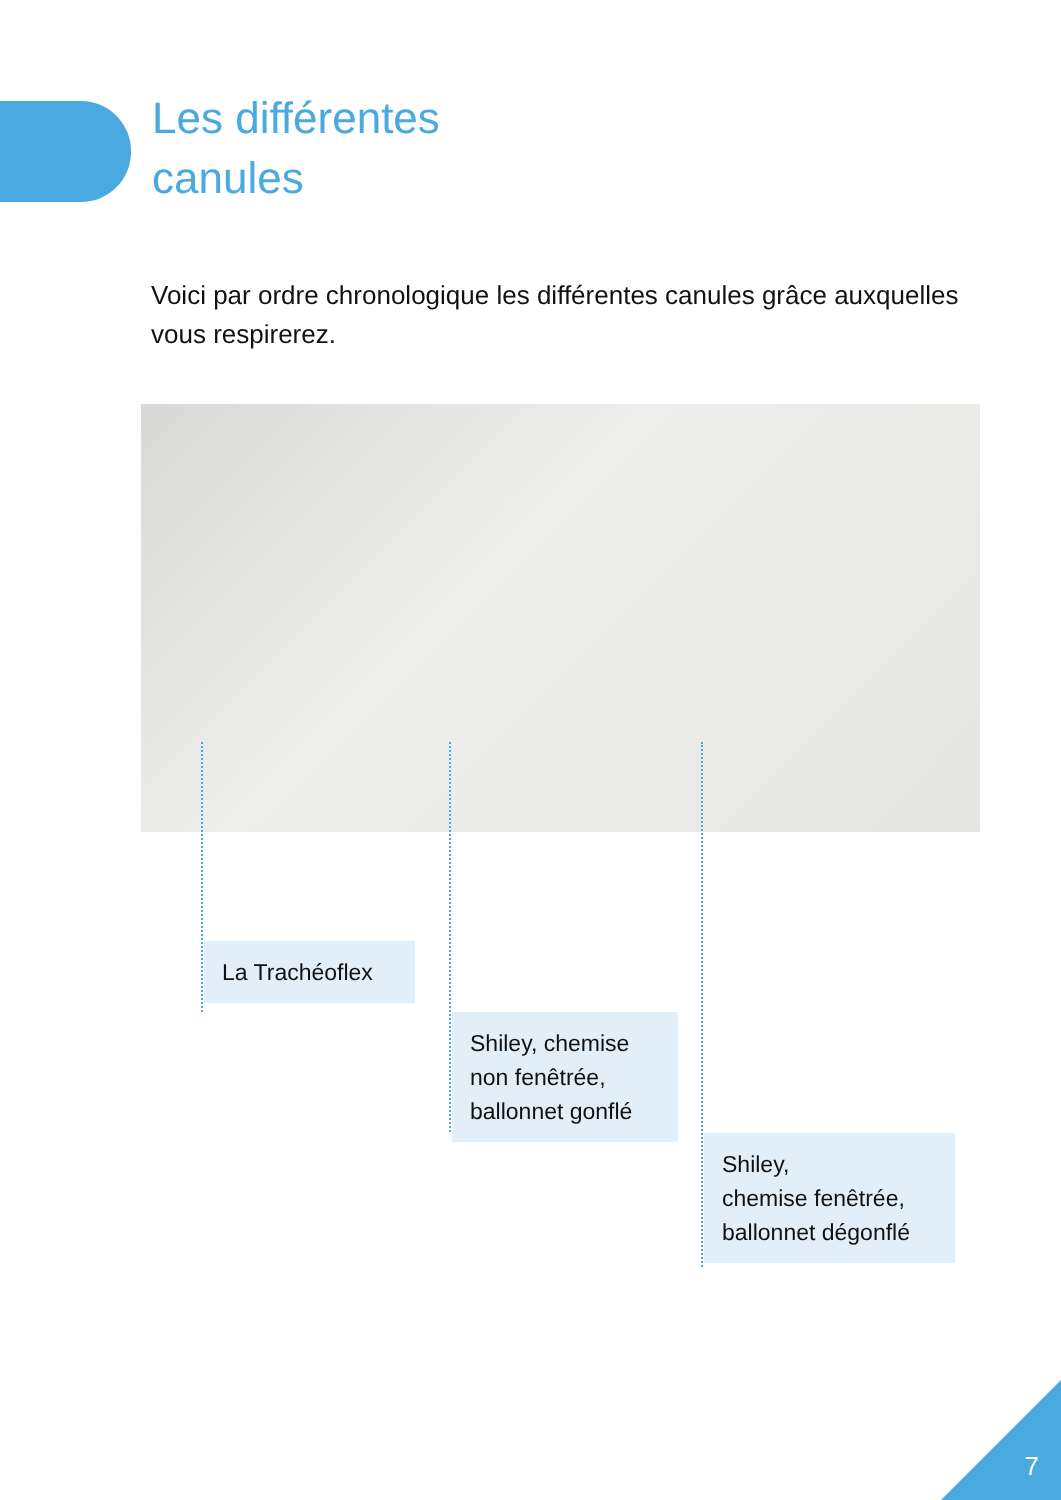Les différentes
canules
Voici par ordre chronologique les différentes canules grâce auxquelles vous respirerez.
La Trachéoflex
Shiley, chemise non fenêtrée, ballonnet gonflé
Shiley,
chemise fenêtrée, ballonnet dégonflé
7